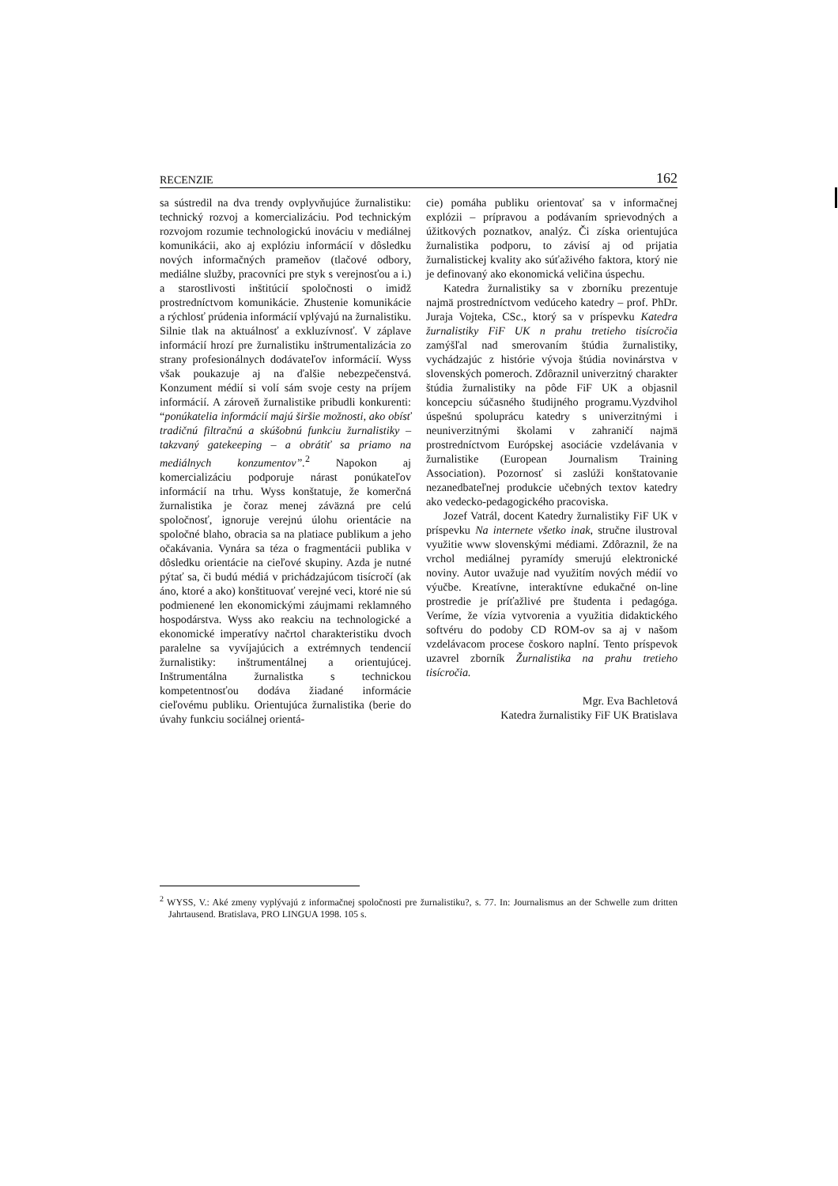RECENZIE 162
sa sústredil na dva trendy ovplyvňujúce žurnalistiku: technický rozvoj a komercializáciu. Pod technickým rozvojom rozumie technologickú inováciu v mediálnej komunikácii, ako aj explóziu informácií v dôsledku nových informačných prameňov (tlačové odbory, mediálne služby, pracovníci pre styk s verejnosťou a i.) a starostlivosti inštitúcií spoločnosti o imidž prostredníctvom komunikácie. Zhustenie komunikácie a rýchlosť prúdenia informácií vplývajú na žurnalistiku. Silnie tlak na aktuálnosť a exkluzívnosť. V záplave informácií hrozí pre žurnalistiku inštrumentalizácia zo strany profesionálnych dodávateľov informácií. Wyss však poukazuje aj na ďalšie nebezpečenstvá. Konzument médií si volí sám svoje cesty na príjem informácií. A zároveň žurnalistike pribudli konkurenti: “ponúkatelia informácií majú širšie možnosti, ako obísť tradičnú filtračnú a skúšobnú funkciu žurnalistiky – takzvaný gatekeeping – a obrátiť sa priamo na mediálnych konzumentov”.<sup>2</sup> Napokon aj komercializáciu podporuje nárast ponúkateľov informácií na trhu. Wyss konštatuje, že komerčná žurnalistika je čoraz menej záväzná pre celú spoločnosť, ignoruje verejnú úlohu orientácie na spoločné blaho, obracia sa na platiace publikum a jeho očakávania. Vynára sa téza o fragmentácii publika v dôsledku orientácie na cieľové skupiny. Azda je nutné pýtať sa, či budú médiá v prichádzajúcom tisícročí (ak áno, ktoré a ako) konštituovať verejné veci, ktoré nie sú podmienené len ekonomickými záujmami reklamného hospodárstva. Wyss ako reakciu na technologické a ekonomické imperatívy načrtol charakteristiku dvoch paralelne sa vyvíjajúcich a extrémnych tendencií žurnalistiky: inštrumentálnej a orientujúcej. Inštrumentálna žurnalistka s technickou kompetentnosťou dodáva žiadané informácie cieľovému publiku. Orientujúca žurnalistika (berie do úvahy funkciu sociálnej orientá-
cie) pomáha publiku orientovať sa v informačnej explózii – prípravou a podávaním sprievodných a úžitkových poznatkov, analýz. Či získa orientujúca žurnalistika podporu, to závisí aj od prijatia žurnalistickej kvality ako súťaživého faktora, ktorý nie je definovaný ako ekonomická veličina úspechu.
Katedra žurnalistiky sa v zborníku prezentuje najmä prostredníctvom vedúceho katedry – prof. PhDr. Juraja Vojteka, CSc., ktorý sa v príspevku Katedra žurnalistiky FiF UK n prahu tretieho tisícročia zamýšľal nad smerovaním štúdia žurnalistiky, vychádzajúc z histórie vývoja štúdia novinárstva v slovenských pomeroch. Zdôraznil univerzitný charakter štúdia žurnalistiky na pôde FiF UK a objasnil koncepciu súčasného študijného programu.Vyzdvihol úspešnú spoluprácu katedry s univerzitnými i neuniverzitnými školami v zahraničí najmä prostredníctvom Európskej asociácie vzdelávania v žurnalistike (European Journalism Training Association). Pozornosť si zaslúži konštatovanie nezanedbateľnej produkcie učebných textov katedry ako vedecko-pedagogického pracoviska.
Jozef Vatrál, docent Katedry žurnalistiky FiF UK v príspevku Na internete všetko inak, stručne ilustroval využitie www slovenskými médiami. Zdôraznil, že na vrchol mediálnej pyramídy smerujú elektronické noviny. Autor uvažuje nad využitím nových médií vo výučbe. Kreatívne, interaktívne edukačné on-line prostredie je príťažlivé pre študenta i pedagóga. Veríme, že vízia vytvorenia a využitia didaktického softvéru do podoby CD ROM-ov sa aj v našom vzdelávacom procese čoskoro naplní. Tento príspevok uzavrel zborník Žurnalistika na prahu tretieho tisícročia.
Mgr. Eva Bachletová
Katedra žurnalistiky FiF UK Bratislava
<sup>2</sup> WYSS, V.: Aké zmeny vyplývajú z informačnej spoločnosti pre žurnalistiku?, s. 77. In: Journalismus an der Schwelle zum dritten Jahrtausend. Bratislava, PRO LINGUA 1998. 105 s.